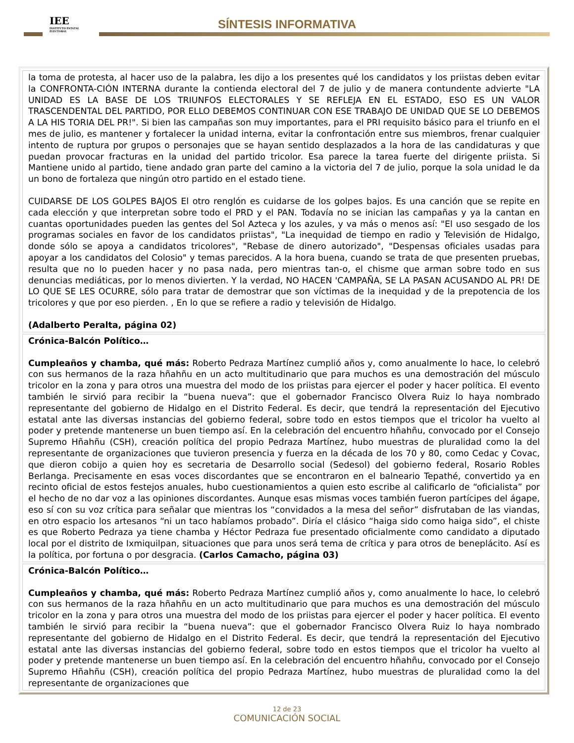IEE
INSTITUTO ESTATAL ELECTORAL
SÍNTESIS INFORMATIVA
la toma de protesta, al hacer uso de la palabra, les dijo a los presentes qué los candidatos y los priistas deben evitar la CONFRONTA-CIÓN INTERNA durante la contienda electoral del 7 de julio y de manera contundente advierte "LA UNIDAD ES LA BASE DE LOS TRIUNFOS ELECTORALES Y SE REFLEJA EN EL ESTADO, ESO ES UN VALOR TRASCENDENTAL DEL PARTIDO, POR ELLO DEBEMOS CONTINUAR CON ESE TRABAJO DE UNIDAD QUE SE LO DEBEMOS A LA HIS TORIA DEL PR!". Si bien las campañas son muy importantes, para el PRI requisito básico para el triunfo en el mes de julio, es mantener y fortalecer la unidad interna, evitar la confrontación entre sus miembros, frenar cualquier intento de ruptura por grupos o personajes que se hayan sentido desplazados a la hora de las candidaturas y que puedan provocar fracturas en la unidad del partido tricolor. Esa parece la tarea fuerte del dirigente priista. Si Mantiene unido al partido, tiene andado gran parte del camino a la victoria del 7 de julio, porque la sola unidad le da un bono de fortaleza que ningún otro partido en el estado tiene.
CUIDARSE DE LOS GOLPES BAJOS El otro renglón es cuidarse de los golpes bajos. Es una canción que se repite en cada elección y que interpretan sobre todo el PRD y el PAN. Todavía no se inician las campañas y ya la cantan en cuantas oportunidades pueden las gentes del Sol Azteca y los azules, y va más o menos así: "El uso sesgado de los programas sociales en favor de los candidatos priistas", "La inequidad de tiempo en radio y Televisión de Hidalgo, donde sólo se apoya a candidatos tricolores", "Rebase de dinero autorizado", "Despensas oficiales usadas para apoyar a los candidatos del Colosio" y temas parecidos. A la hora buena, cuando se trata de que presenten pruebas, resulta que no lo pueden hacer y no pasa nada, pero mientras tan-o, el chisme que arman sobre todo en sus denuncias mediáticas, por lo menos divierten. Y la verdad, NO HACEN 'CAMPAÑA, SE LA PASAN ACUSANDO AL PR! DE LO QUE SE LES OCURRE, sólo para tratar de demostrar que son víctimas de la inequidad y de la prepotencia de los tricolores y que por eso pierden. , En lo que se refiere a radio y televisión de Hidalgo.
(Adalberto Peralta, página 02)
Crónica-Balcón Político…
Cumpleaños y chamba, qué más: Roberto Pedraza Martínez cumplió años y, como anualmente lo hace, lo celebró con sus hermanos de la raza hñahñu en un acto multitudinario que para muchos es una demostración del músculo tricolor en la zona y para otros una muestra del modo de los priistas para ejercer el poder y hacer política. El evento también le sirvió para recibir la “buena nueva”: que el gobernador Francisco Olvera Ruiz lo haya nombrado representante del gobierno de Hidalgo en el Distrito Federal. Es decir, que tendrá la representación del Ejecutivo estatal ante las diversas instancias del gobierno federal, sobre todo en estos tiempos que el tricolor ha vuelto al poder y pretende mantenerse un buen tiempo así. En la celebración del encuentro hñahñu, convocado por el Consejo Supremo Hñahñu (CSH), creación política del propio Pedraza Martínez, hubo muestras de pluralidad como la del representante de organizaciones que tuvieron presencia y fuerza en la década de los 70 y 80, como Cedac y Covac, que dieron cobijo a quien hoy es secretaria de Desarrollo social (Sedesol) del gobierno federal, Rosario Robles Berlanga. Precisamente en esas voces discordantes que se encontraron en el balneario Tepathé, convertido ya en recinto oficial de estos festejos anuales, hubo cuestionamientos a quien esto escribe al calificarlo de “oficialista” por el hecho de no dar voz a las opiniones discordantes. Aunque esas mismas voces también fueron partícipes del ágape, eso sí con su voz crítica para señalar que mientras los “convidados a la mesa del señor” disfrutaban de las viandas, en otro espacio los artesanos “ni un taco habíamos probado”. Diría el clásico “haiga sido como haiga sido”, el chiste es que Roberto Pedraza ya tiene chamba y Héctor Pedraza fue presentado oficialmente como candidato a diputado local por el distrito de Ixmiquilpan, situaciones que para unos será tema de crítica y para otros de beneplácito. Así es la política, por fortuna o por desgracia. (Carlos Camacho, página 03)
Crónica-Balcón Político…
Cumpleaños y chamba, qué más: Roberto Pedraza Martínez cumplió años y, como anualmente lo hace, lo celebró con sus hermanos de la raza hñahñu en un acto multitudinario que para muchos es una demostración del músculo tricolor en la zona y para otros una muestra del modo de los priistas para ejercer el poder y hacer política. El evento también le sirvió para recibir la “buena nueva”: que el gobernador Francisco Olvera Ruiz lo haya nombrado representante del gobierno de Hidalgo en el Distrito Federal. Es decir, que tendrá la representación del Ejecutivo estatal ante las diversas instancias del gobierno federal, sobre todo en estos tiempos que el tricolor ha vuelto al poder y pretende mantenerse un buen tiempo así. En la celebración del encuentro hñahñu, convocado por el Consejo Supremo Hñahñu (CSH), creación política del propio Pedraza Martínez, hubo muestras de pluralidad como la del representante de organizaciones que
12 de 23
COMUNICACIÓN SOCIAL